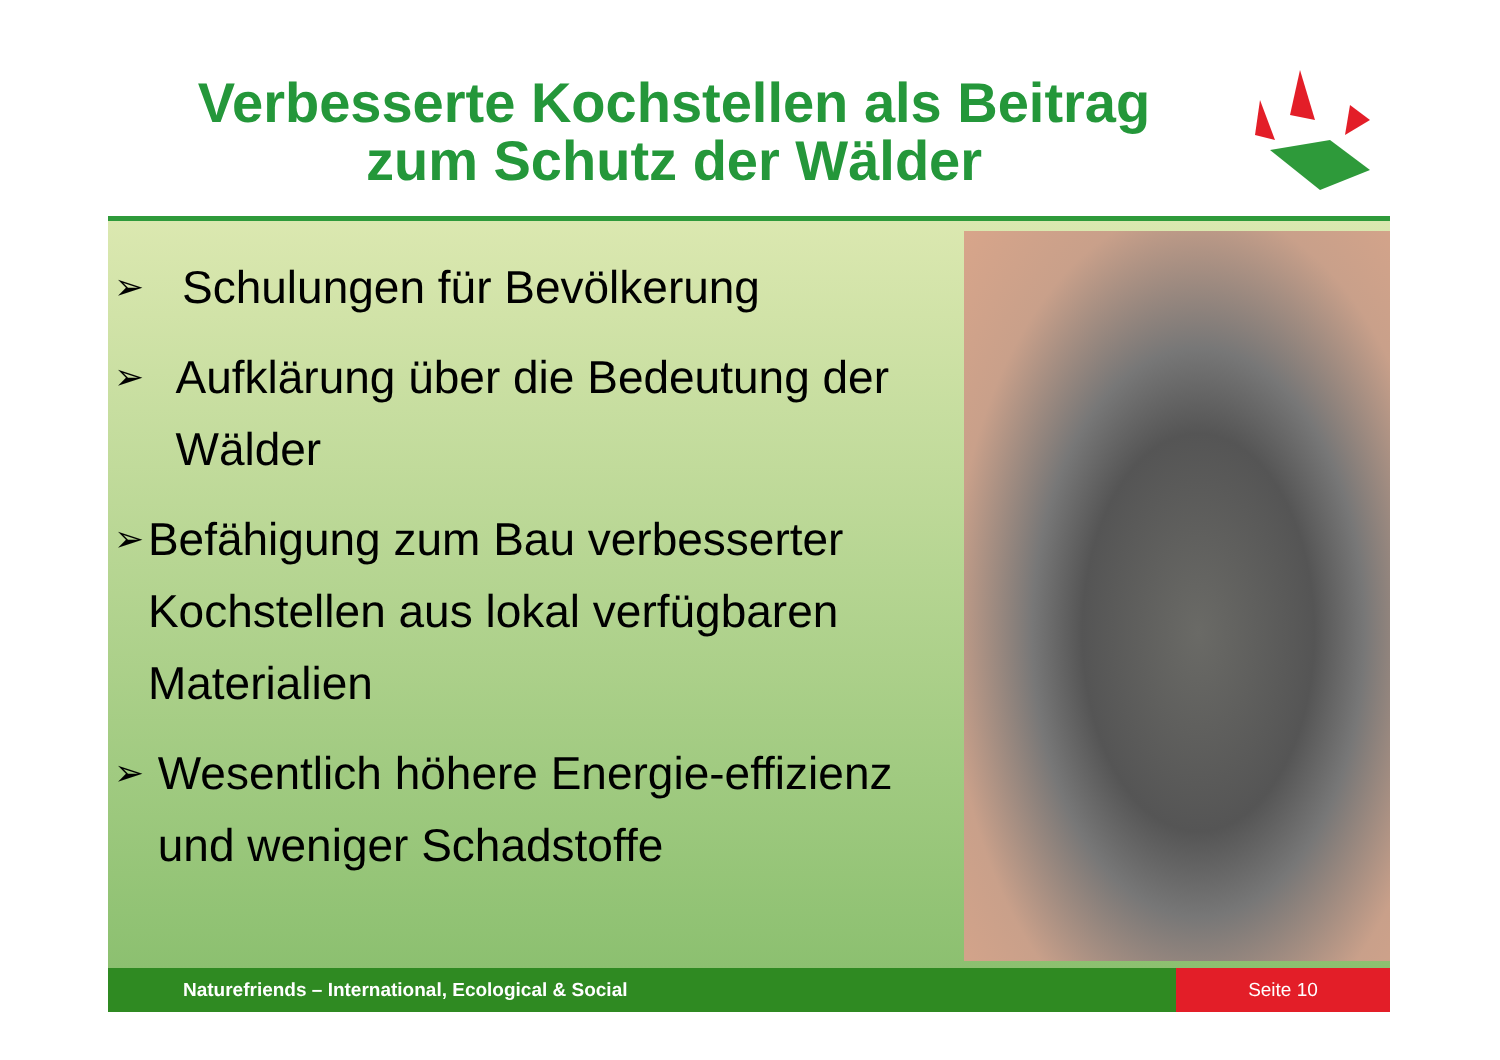Verbesserte Kochstellen als Beitrag
zum Schutz der Wälder
➢ Schulungen für Bevölkerung
➢ Aufklärung über die Bedeutung der Wälder
➢ Befähigung zum Bau verbesserter Kochstellen aus lokal verfügbaren Materialien
➢ Wesentlich höhere Energie-effizienz und weniger Schadstoffe
Naturefriends – International, Ecological & Social
Seite 10